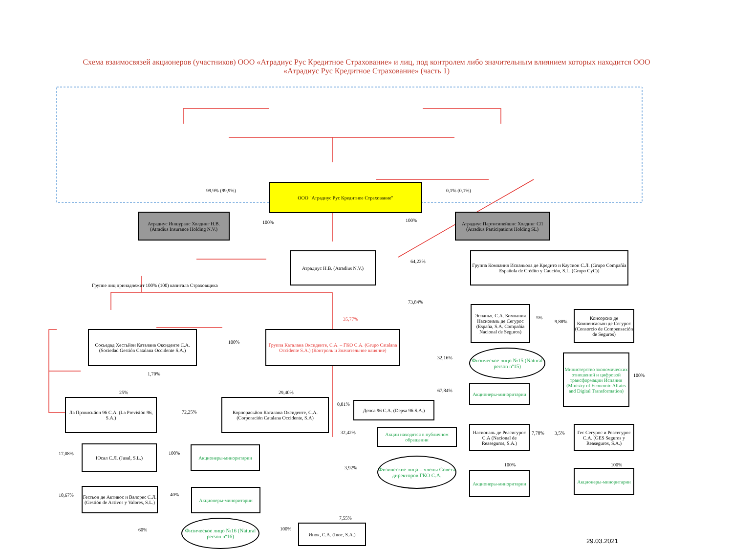Схема взаимосвязей акционеров (участников) ООО «Атрадиус Рус Кредитное Страхование» и лиц, под контролем либо значительным влиянием которых находится ООО «Атрадиус Рус Кредитное Страхование» (часть 1)
ООО "Атрадиус Рус Кредитное Страхование"
99,9% (99,9%) 0,1% (0,1%)
Атрадиус Иншуранс Холдинг Н.В. (Atradius Insurance Holding N.V.)
100% 100%
Атрадиус Партисипейшнс Холдинг СЛ (Atradius Participations Holding SL)
Атрадиус Н.В. (Atradius N.V.)
64,23%
Группа Компания Испаньола де Кредито и Каусион С.Л. (Grupo Compañía Española de Crédito y Caución, S.L. (Grupo CyC))
Группе лиц принадлежит 100% (100) капитала Страховщика
73,84%
35,77%
Эспанья, С.А. Компания Насиональ де Сегурос (España, S.A. Compañía Nacional de Seguros)
5%
9,88%
Консорсио де Компенсасьон де Сегурос (Consorcio de Compensación de Seguros)
Сосьедад Хестьйон Каталана Оксиденте С.А. (Sociedad Gestión Catalana Occidente S.A.)
100%
Группа Каталана Оксиденте, С.А. – ГКО С.А. (Grupo Catalana Occidente S.A.) (Контроль и Значительное влияние)
32,16%
Физическое лицо №15 (Natural person nº15)
Министерство экономических отношений и цифровой трансформации Испании (Ministry of Economic Affairs and Digital Transformation)
100% 1,70%
25% 29,40% 67,84%
Акционеры-миноритарии
0,01%
Депса 96 С.А. (Depsa 96 S.A.)
Ла Прэвисьйон 96 С.А. (La Previsión 96, S.A.)
72,25%
Корпорасьйон Каталана Оксиденте, С.А. (Corporación Catalana Occidente, S.A)
32,42%
Акции находятся в публичном обращении
Насиональ де Реасигурос С.А (Nacional de Reaseguros, S.A.)
7,78% 3,5%
Гес Сегурос и Реасегурос С.А. (GES Seguros y Reaseguros, S.A.)
17,08%
Юсал С.Л. (Jusal, S.L.)
100%
Акционеры-миноритарии
3,92%
Физические лица – члены Совета директоров ГКО С.А.
100% 100%
Акционеры-миноритарии
Акционеры-миноритарии
10,67%
Гестьон де Активос и Валорес С.Л. (Gestión de Activos y Valores, S.L.)
40%
Акционеры-миноритарии
7,55%
60%
Физическое лицо №16 (Natural person nº16)
100%
Инок, С.А. (Inoc, S.A.)
29.03.2021